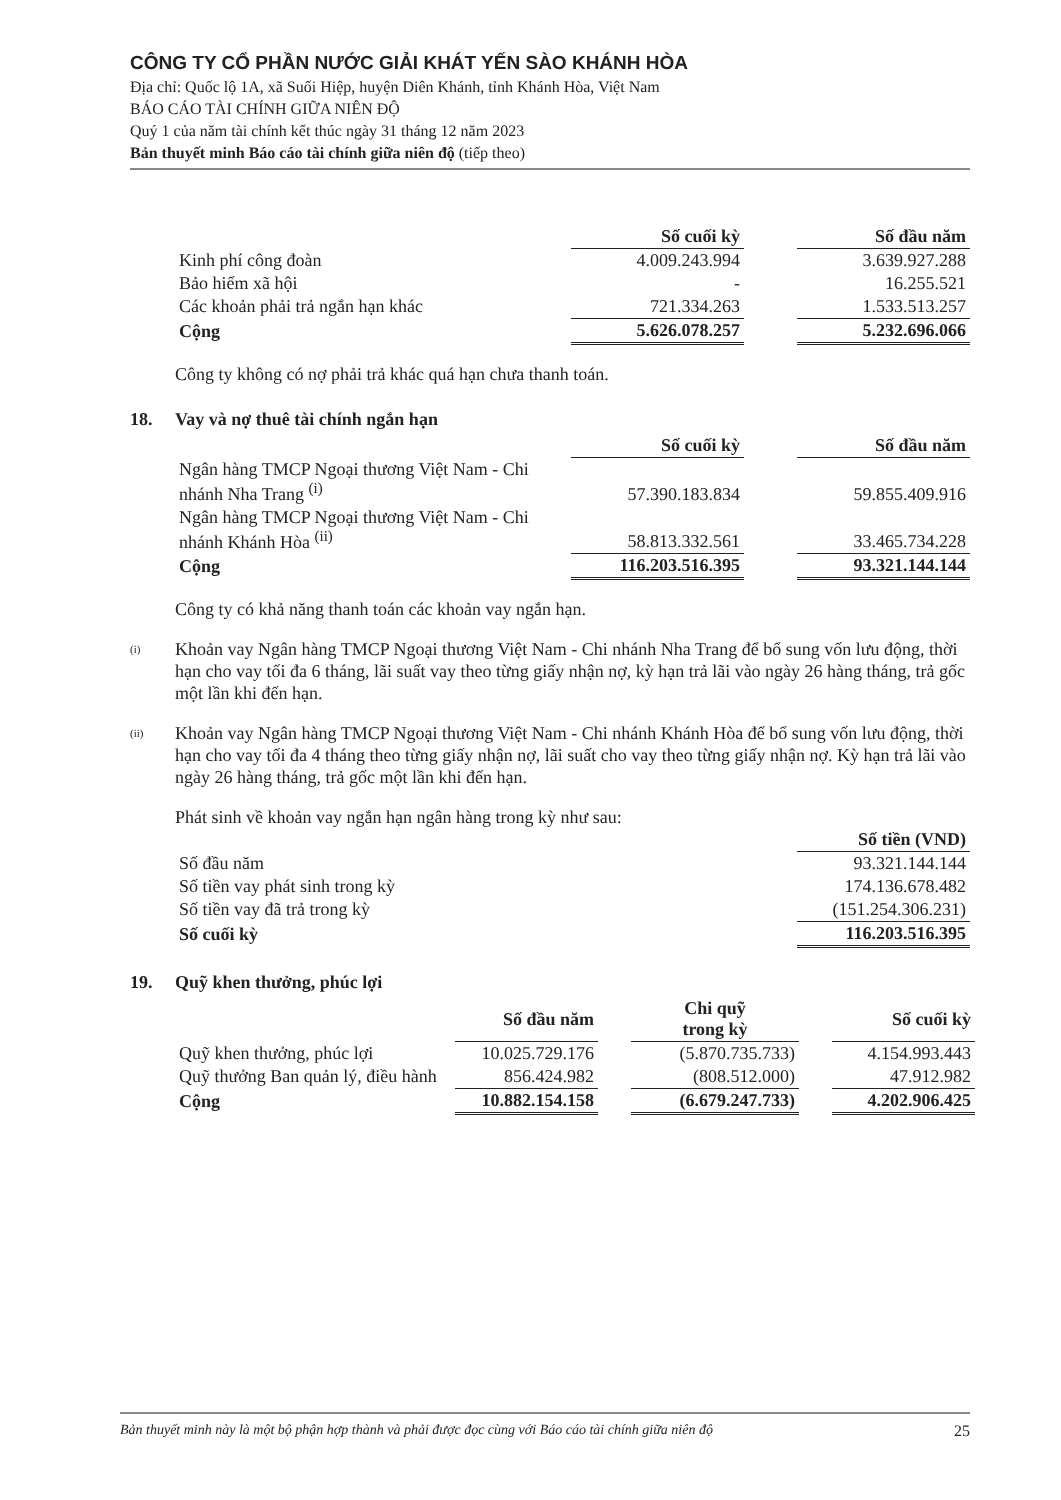CÔNG TY CỔ PHẦN NƯỚC GIẢI KHÁT YẾN SÀO KHÁNH HÒA
Địa chỉ: Quốc lộ 1A, xã Suối Hiệp, huyện Diên Khánh, tỉnh Khánh Hòa, Việt Nam
BÁO CÁO TÀI CHÍNH GIỮA NIÊN ĐỘ
Quý 1 của năm tài chính kết thúc ngày 31 tháng 12 năm 2023
Bản thuyết minh Báo cáo tài chính giữa niên độ (tiếp theo)
| | Số cuối kỳ | | Số đầu năm |
| Kinh phí công đoàn | 4.009.243.994 | | 3.639.927.288 |
| Bảo hiểm xã hội | - | | 16.255.521 |
| Các khoản phải trả ngắn hạn khác | 721.334.263 | | 1.533.513.257 |
| Cộng | 5.626.078.257 | | 5.232.696.066 |
Công ty không có nợ phải trả khác quá hạn chưa thanh toán.
18. Vay và nợ thuê tài chính ngắn hạn
| | Số cuối kỳ | | Số đầu năm |
| Ngân hàng TMCP Ngoại thương Việt Nam - Chi nhánh Nha Trang <sup>(i)</sup> | 57.390.183.834 | | 59.855.409.916 |
| Ngân hàng TMCP Ngoại thương Việt Nam - Chi nhánh Khánh Hòa <sup>(ii)</sup> | 58.813.332.561 | | 33.465.734.228 |
| Cộng | 116.203.516.395 | | 93.321.144.144 |
Công ty có khả năng thanh toán các khoản vay ngắn hạn.
<sup>(i)</sup>
Khoản vay Ngân hàng TMCP Ngoại thương Việt Nam - Chi nhánh Nha Trang để bổ sung vốn lưu động, thời hạn cho vay tối đa 6 tháng, lãi suất vay theo từng giấy nhận nợ, kỳ hạn trả lãi vào ngày 26 hàng tháng, trả gốc một lần khi đến hạn.
<sup>(ii)</sup>
Khoản vay Ngân hàng TMCP Ngoại thương Việt Nam - Chi nhánh Khánh Hòa để bổ sung vốn lưu động, thời hạn cho vay tối đa 4 tháng theo từng giấy nhận nợ, lãi suất cho vay theo từng giấy nhận nợ. Kỳ hạn trả lãi vào ngày 26 hàng tháng, trả gốc một lần khi đến hạn.
Phát sinh về khoản vay ngắn hạn ngân hàng trong kỳ như sau:
| | Số tiền (VND) |
| Số đầu năm | 93.321.144.144 |
| Số tiền vay phát sinh trong kỳ | 174.136.678.482 |
| Số tiền vay đã trả trong kỳ | (151.254.306.231) |
| Số cuối kỳ | 116.203.516.395 |
19. Quỹ khen thưởng, phúc lợi
| | Số đầu năm | | Chi quỹ trong kỳ | | Số cuối kỳ |
| Quỹ khen thưởng, phúc lợi | 10.025.729.176 | | (5.870.735.733) | | 4.154.993.443 |
| Quỹ thưởng Ban quản lý, điều hành | 856.424.982 | | (808.512.000) | | 47.912.982 |
| Cộng | 10.882.154.158 | | (6.679.247.733) | | 4.202.906.425 |
Bản thuyết minh này là một bộ phận hợp thành và phải được đọc cùng với Báo cáo tài chính giữa niên độ 25